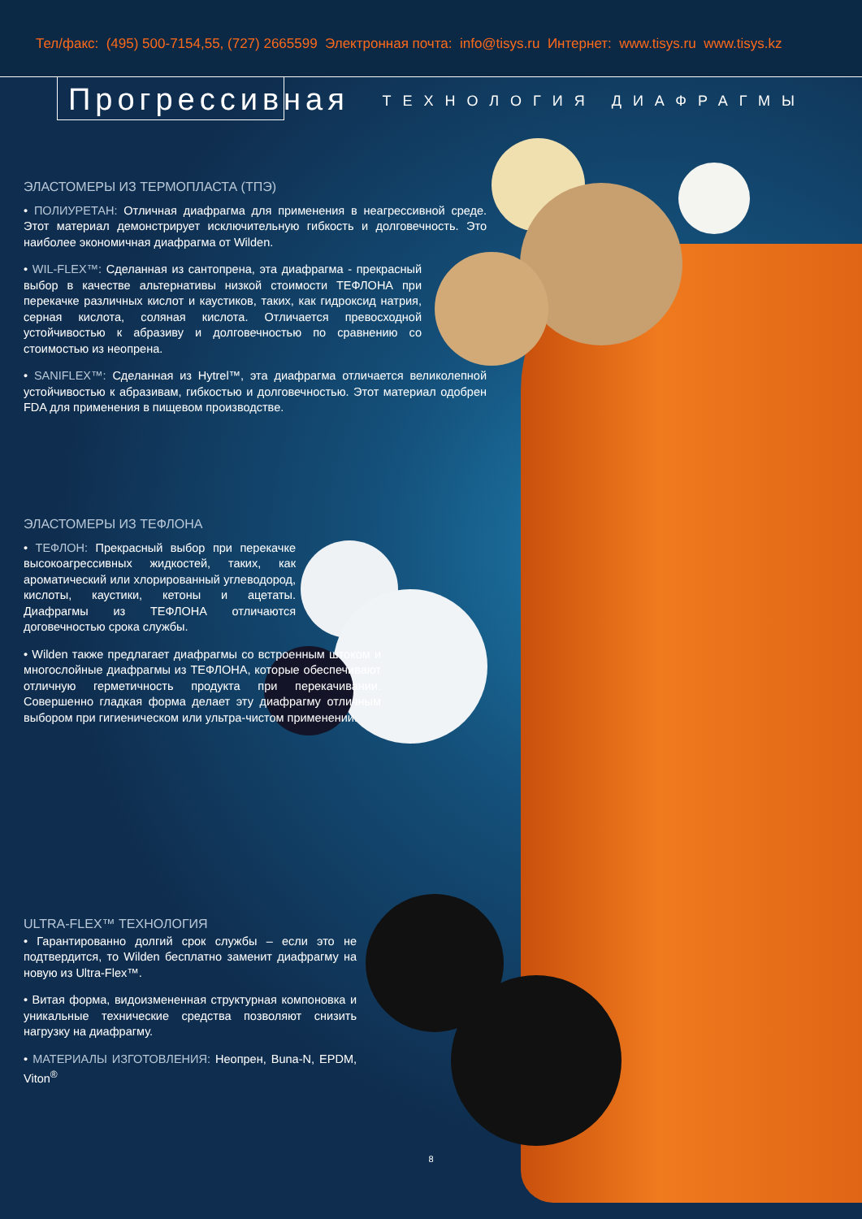Тел/факс: (495) 500-7154,55, (727) 2665599 Электронная почта: info@tisys.ru Интернет: www.tisys.ru www.tisys.kz
Прогрессивная ТЕХНОЛОГИЯ ДИАФРАГМЫ
ЭЛАСТОМЕРЫ ИЗ ТЕРМОПЛАСТА (ТПЭ)
• ПОЛИУРЕТАН: Отличная диафрагма для применения в неагрессивной среде. Этот материал демонстрирует исключительную гибкость и долговечность. Это наиболее экономичная диафрагма от Wilden.
• WIL-FLEX™: Сделанная из сантопрена, эта диафрагма - прекрасный выбор в качестве альтернативы низкой стоимости ТЕФЛОНА при перекачке различных кислот и каустиков, таких, как гидроксид натрия, серная кислота, соляная кислота. Отличается превосходной устойчивостью к абразиву и долговечностью по сравнению со стоимостью из неопрена.
• SANIFLEX™: Сделанная из Hytrel™, эта диафрагма отличается великолепной устойчивостью к абразивам, гибкостью и долговечностью. Этот материал одобрен FDA для применения в пищевом производстве.
ЭЛАСТОМЕРЫ ИЗ ТЕФЛОНА
• ТЕФЛОН: Прекрасный выбор при перекачке высокоагрессивных жидкостей, таких, как ароматический или хлорированный углеводород, кислоты, каустики, кетоны и ацетаты. Диафрагмы из ТЕФЛОНА отличаются договечностью срока службы.
• Wilden также предлагает диафрагмы со встроенным штоком и многослойные диафрагмы из ТЕФЛОНА, которые обеспечивают отличную герметичность продукта при перекачивании. Совершенно гладкая форма делает эту диафрагму отличным выбором при гигиеническом или ультра-чистом применении.
ULTRA-FLEX™ ТЕХНОЛОГИЯ
• Гарантированно долгий срок службы – если это не подтвердится, то Wilden бесплатно заменит диафрагму на новую из Ultra-Flex™.
• Витая форма, видоизмененная структурная компоновка и уникальные технические средства позволяют снизить нагрузку на диафрагму.
• МАТЕРИАЛЫ ИЗГОТОВЛЕНИЯ: Неопрен, Buna-N, EPDM, Viton<sup>®</sup>
8